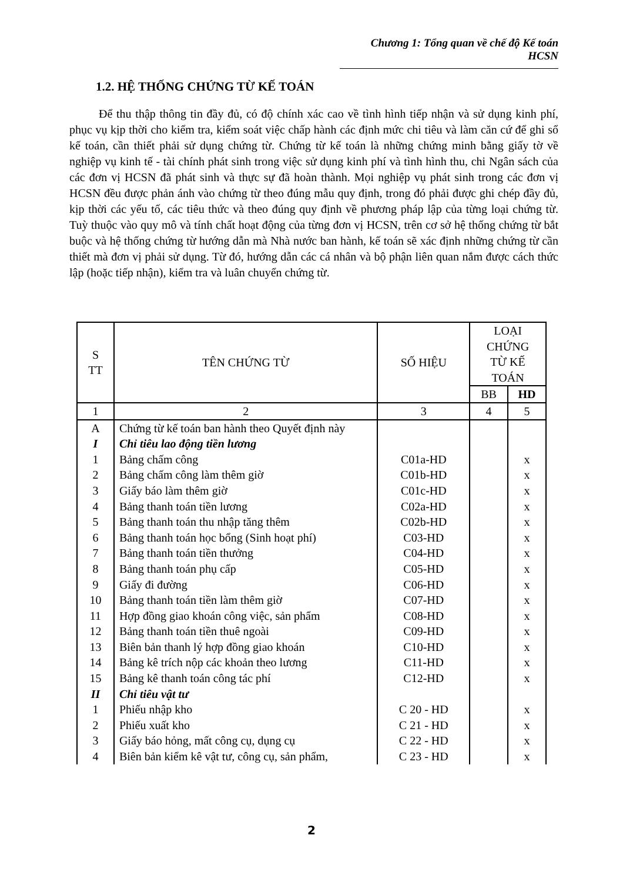Chương 1: Tổng quan về chế độ Kế toán HCSN
1.2. HỆ THỐNG CHỨNG TỪ KẾ TOÁN
Để thu thập thông tin đầy đủ, có độ chính xác cao về tình hình tiếp nhận và sử dụng kinh phí, phục vụ kịp thời cho kiểm tra, kiểm soát việc chấp hành các định mức chi tiêu và làm căn cứ để ghi sổ kế toán, cần thiết phải sử dụng chứng từ. Chứng từ kế toán là những chứng minh bằng giấy tờ về nghiệp vụ kinh tế - tài chính phát sinh trong việc sử dụng kinh phí và tình hình thu, chi Ngân sách của các đơn vị HCSN đã phát sinh và thực sự đã hoàn thành. Mọi nghiệp vụ phát sinh trong các đơn vị HCSN đều được phản ánh vào chứng từ theo đúng mẫu quy định, trong đó phải được ghi chép đầy đủ, kịp thời các yếu tố, các tiêu thức và theo đúng quy định về phương pháp lập của từng loại chứng từ. Tuỳ thuộc vào quy mô và tính chất hoạt động của từng đơn vị HCSN, trên cơ sở hệ thống chứng từ bắt buộc và hệ thống chứng từ hướng dẫn mà Nhà nước ban hành, kế toán sẽ xác định những chứng từ cần thiết mà đơn vị phải sử dụng. Từ đó, hướng dẫn các cá nhân và bộ phận liên quan nắm được cách thức lập (hoặc tiếp nhận), kiểm tra và luân chuyển chứng từ.
| S TT | TÊN CHỨNG TỪ | SỐ HIỆU | LOẠI CHỨNG TỪ KẾ TOÁN | |
| --- | --- | --- | --- | --- |
| | | | BB | HD |
| 1 | 2 | 3 | 4 | 5 |
| A | Chứng từ kế toán ban hành theo Quyết định này | | | |
| I | Chỉ tiêu lao động tiền lương | | | |
| 1 | Bảng chấm công | C01a-HD | | x |
| 2 | Bảng chấm công làm thêm giờ | C01b-HD | | x |
| 3 | Giấy báo làm thêm giờ | C01c-HD | | x |
| 4 | Bảng thanh toán tiền lương | C02a-HD | | x |
| 5 | Bảng thanh toán thu nhập tăng thêm | C02b-HD | | x |
| 6 | Bảng thanh toán học bổng (Sinh hoạt phí) | C03-HD | | x |
| 7 | Bảng thanh toán tiền thưởng | C04-HD | | x |
| 8 | Bảng thanh toán phụ cấp | C05-HD | | x |
| 9 | Giấy đi đường | C06-HD | | x |
| 10 | Bảng thanh toán tiền làm thêm giờ | C07-HD | | x |
| 11 | Hợp đồng giao khoán công việc, sản phẩm | C08-HD | | x |
| 12 | Bảng thanh toán tiền thuê ngoài | C09-HD | | x |
| 13 | Biên bản thanh lý hợp đồng giao khoán | C10-HD | | x |
| 14 | Bảng kê trích nộp các khoản theo lương | C11-HD | | x |
| 15 | Bảng kê thanh toán công tác phí | C12-HD | | x |
| II | Chỉ tiêu vật tư | | | |
| 1 | Phiếu nhập kho | C 20 - HD | | x |
| 2 | Phiếu xuất kho | C 21 - HD | | x |
| 3 | Giấy báo hỏng, mất công cụ, dụng cụ | C 22 - HD | | x |
| 4 | Biên bản kiểm kê vật tư, công cụ, sản phẩm, | C 23 - HD | | x |
2